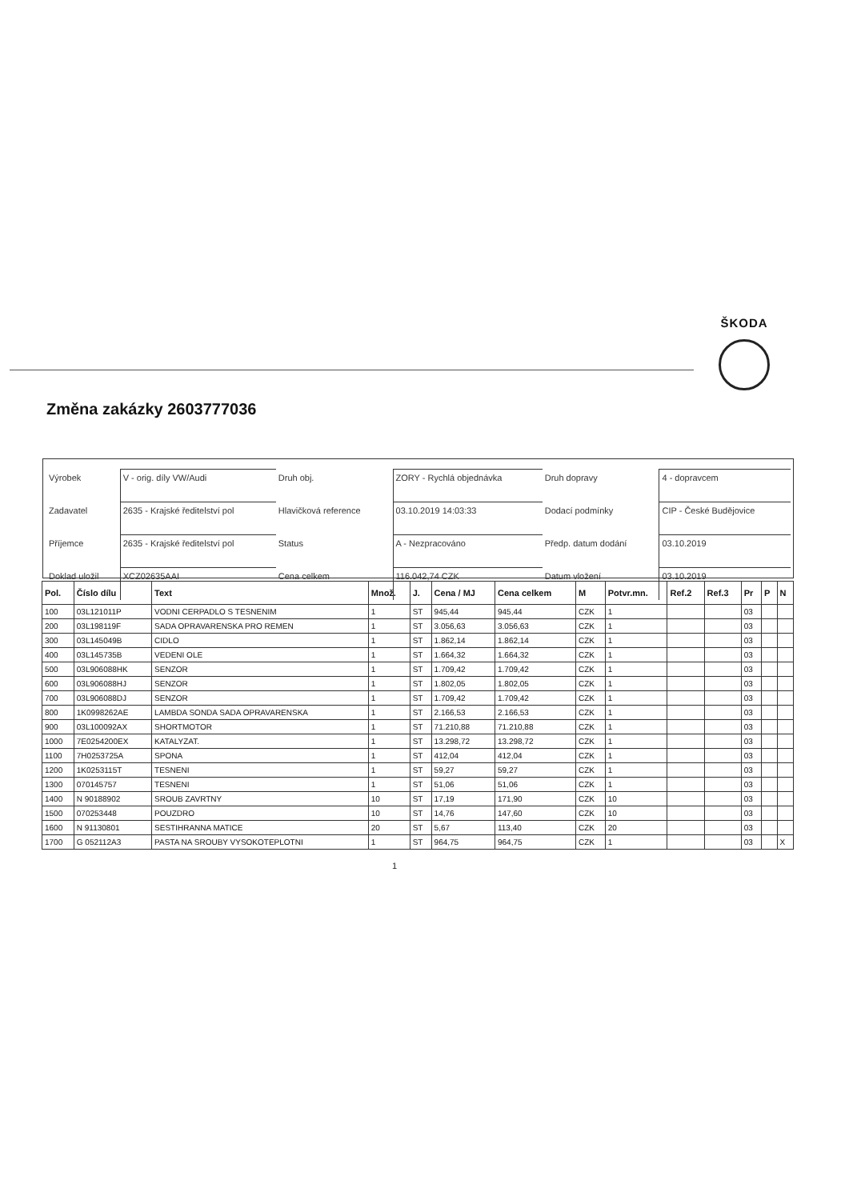ŠKODA
Změna zakázky 2603777036
| Výrobek | V - orig. díly VW/Audi | Druh obj. | ZORY - Rychlá objednávka | Druh dopravy | 4 - dopravcem |
| Zadavatel | 2635 - Krajské ředitelství pol | Hlavičková reference | 03.10.2019 14:03:33 | Dodací podmínky | CIP - České Budějovice |
| Příjemce | 2635 - Krajské ředitelství pol | Status | A - Nezpracováno | Předp. datum dodání | 03.10.2019 |
| Doklad uložil | XCZ02635AAI | Cena celkem | 116.042,74 CZK | Datum vložení | 03.10.2019 |
| Pol. | Číslo dílu | Text | Množ. | J. | Cena / MJ | Cena celkem | M | Potvr.mn. | Ref.2 | Ref.3 | Pr | P | N |
| --- | --- | --- | --- | --- | --- | --- | --- | --- | --- | --- | --- | --- | --- |
| 100 | 03L121011P | VODNI CERPADLO S TESNENIM | 1 | ST | 945,44 | 945,44 | CZK | 1 | | | 03 | | |
| 200 | 03L198119F | SADA OPRAVARENSKA PRO REMEN | 1 | ST | 3.056,63 | 3.056,63 | CZK | 1 | | | 03 | | |
| 300 | 03L145049B | CIDLO | 1 | ST | 1.862,14 | 1.862,14 | CZK | 1 | | | 03 | | |
| 400 | 03L145735B | VEDENI OLE | 1 | ST | 1.664,32 | 1.664,32 | CZK | 1 | | | 03 | | |
| 500 | 03L906088HK | SENZOR | 1 | ST | 1.709,42 | 1.709,42 | CZK | 1 | | | 03 | | |
| 600 | 03L906088HJ | SENZOR | 1 | ST | 1.802,05 | 1.802,05 | CZK | 1 | | | 03 | | |
| 700 | 03L906088DJ | SENZOR | 1 | ST | 1.709,42 | 1.709,42 | CZK | 1 | | | 03 | | |
| 800 | 1K0998262AE | LAMBDA SONDA SADA OPRAVARENSKA | 1 | ST | 2.166,53 | 2.166,53 | CZK | 1 | | | 03 | | |
| 900 | 03L100092AX | SHORTMOTOR | 1 | ST | 71.210,88 | 71.210,88 | CZK | 1 | | | 03 | | |
| 1000 | 7E0254200EX | KATALYZAT. | 1 | ST | 13.298,72 | 13.298,72 | CZK | 1 | | | 03 | | |
| 1100 | 7H0253725A | SPONA | 1 | ST | 412,04 | 412,04 | CZK | 1 | | | 03 | | |
| 1200 | 1K0253115T | TESNENI | 1 | ST | 59,27 | 59,27 | CZK | 1 | | | 03 | | |
| 1300 | 070145757 | TESNENI | 1 | ST | 51,06 | 51,06 | CZK | 1 | | | 03 | | |
| 1400 | N 90188902 | SROUB ZAVRTNY | 10 | ST | 17,19 | 171,90 | CZK | 10 | | | 03 | | |
| 1500 | 070253448 | POUZDRO | 10 | ST | 14,76 | 147,60 | CZK | 10 | | | 03 | | |
| 1600 | N 91130801 | SESTIHRANNA MATICE | 20 | ST | 5,67 | 113,40 | CZK | 20 | | | 03 | | |
| 1700 | G 052112A3 | PASTA NA SROUBY VYSOKOTEPLOTNI | 1 | ST | 964,75 | 964,75 | CZK | 1 | | | 03 | | X |
1